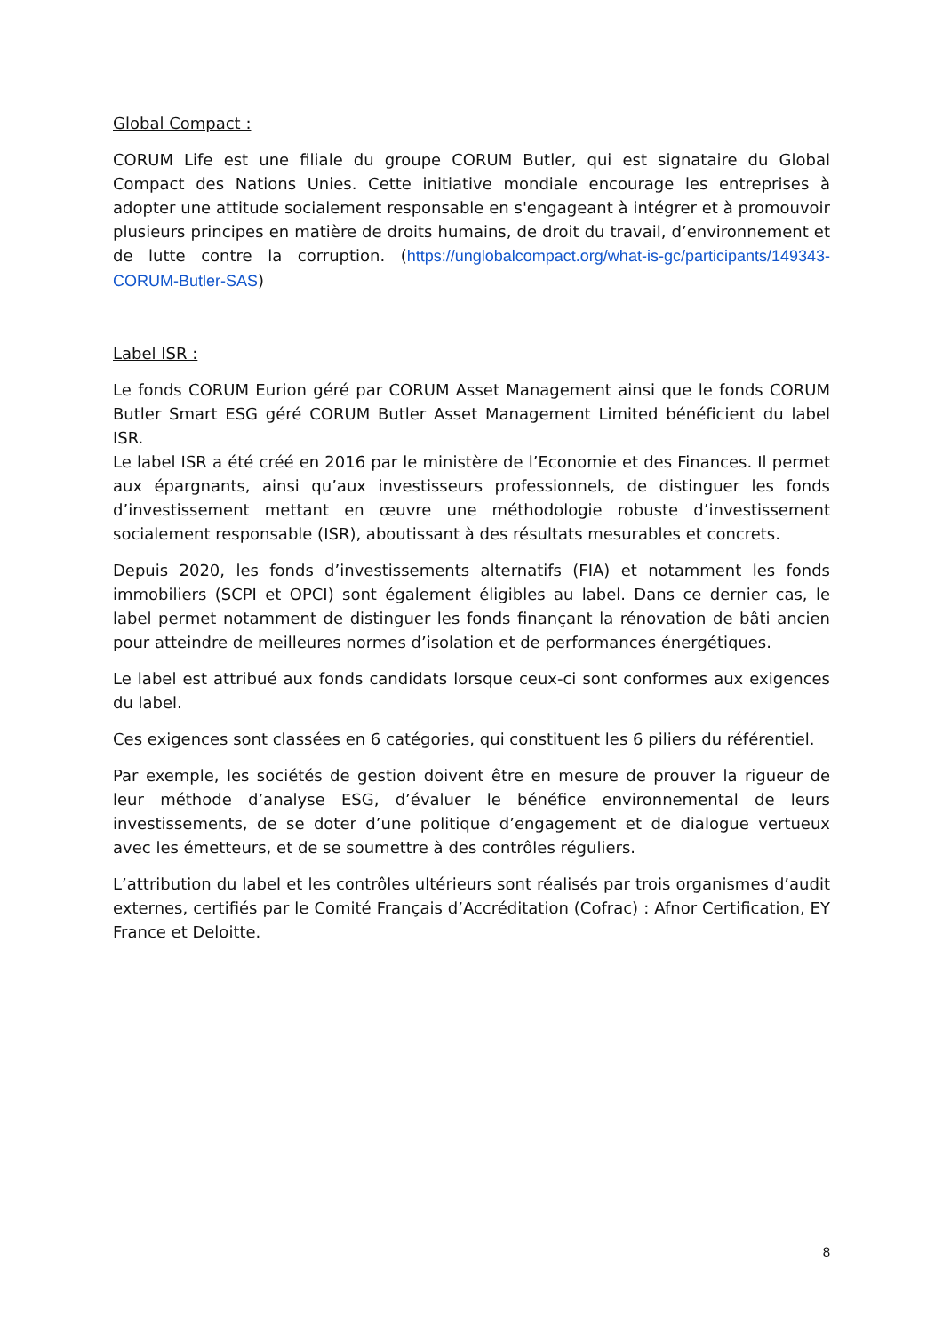Global Compact :
CORUM Life est une filiale du groupe CORUM Butler, qui est signataire du Global Compact des Nations Unies. Cette initiative mondiale encourage les entreprises à adopter une attitude socialement responsable en s'engageant à intégrer et à promouvoir plusieurs principes en matière de droits humains, de droit du travail, d’environnement et de lutte contre la corruption. (https://unglobalcompact.org/what-is-gc/participants/149343-CORUM-Butler-SAS)
Label ISR :
Le fonds CORUM Eurion géré par CORUM Asset Management ainsi que le fonds CORUM Butler Smart ESG géré CORUM Butler Asset Management Limited bénéficient du label ISR.
Le label ISR a été créé en 2016 par le ministère de l’Economie et des Finances. Il permet aux épargnants, ainsi qu’aux investisseurs professionnels, de distinguer les fonds d’investissement mettant en œuvre une méthodologie robuste d’investissement socialement responsable (ISR), aboutissant à des résultats mesurables et concrets.
Depuis 2020, les fonds d’investissements alternatifs (FIA) et notamment les fonds immobiliers (SCPI et OPCI) sont également éligibles au label. Dans ce dernier cas, le label permet notamment de distinguer les fonds finançant la rénovation de bâti ancien pour atteindre de meilleures normes d’isolation et de performances énergétiques.
Le label est attribué aux fonds candidats lorsque ceux-ci sont conformes aux exigences du label.
Ces exigences sont classées en 6 catégories, qui constituent les 6 piliers du référentiel.
Par exemple, les sociétés de gestion doivent être en mesure de prouver la rigueur de leur méthode d’analyse ESG, d’évaluer le bénéfice environnemental de leurs investissements, de se doter d’une politique d’engagement et de dialogue vertueux avec les émetteurs, et de se soumettre à des contrôles réguliers.
L’attribution du label et les contrôles ultérieurs sont réalisés par trois organismes d’audit externes, certifiés par le Comité Français d’Accréditation (Cofrac) : Afnor Certification, EY France et Deloitte.
8